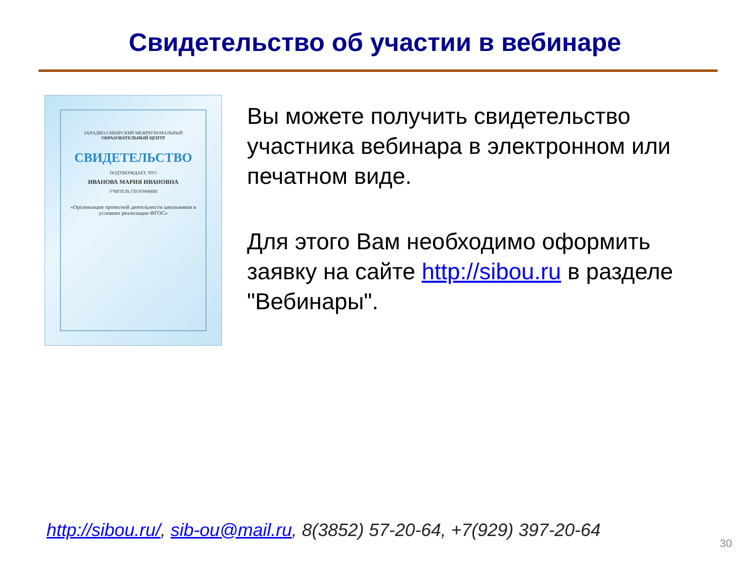Свидетельство об участии в вебинаре
ЗАПАДНО-СИБИРСКИЙ МЕЖРЕГИОНАЛЬНЫЙ
ОБРАЗОВАТЕЛЬНЫЙ ЦЕНТР
СВИДЕТЕЛЬСТВО
ПОДТВЕРЖДАЕТ, ЧТО
ИВАНОВА МАРИЯ ИВАНОВНА
УЧИТЕЛЬ ГЕОГРАФИИ
«Организация проектной деятельности школьников в условиях реализации ФГОС»
Вы можете получить свидетельство участника вебинара в электронном или печатном виде.
Для этого Вам необходимо оформить заявку на сайте http://sibou.ru в разделе "Вебинары".
http://sibou.ru/, sib-ou@mail.ru, 8(3852) 57-20-64, +7(929) 397-20-64
30